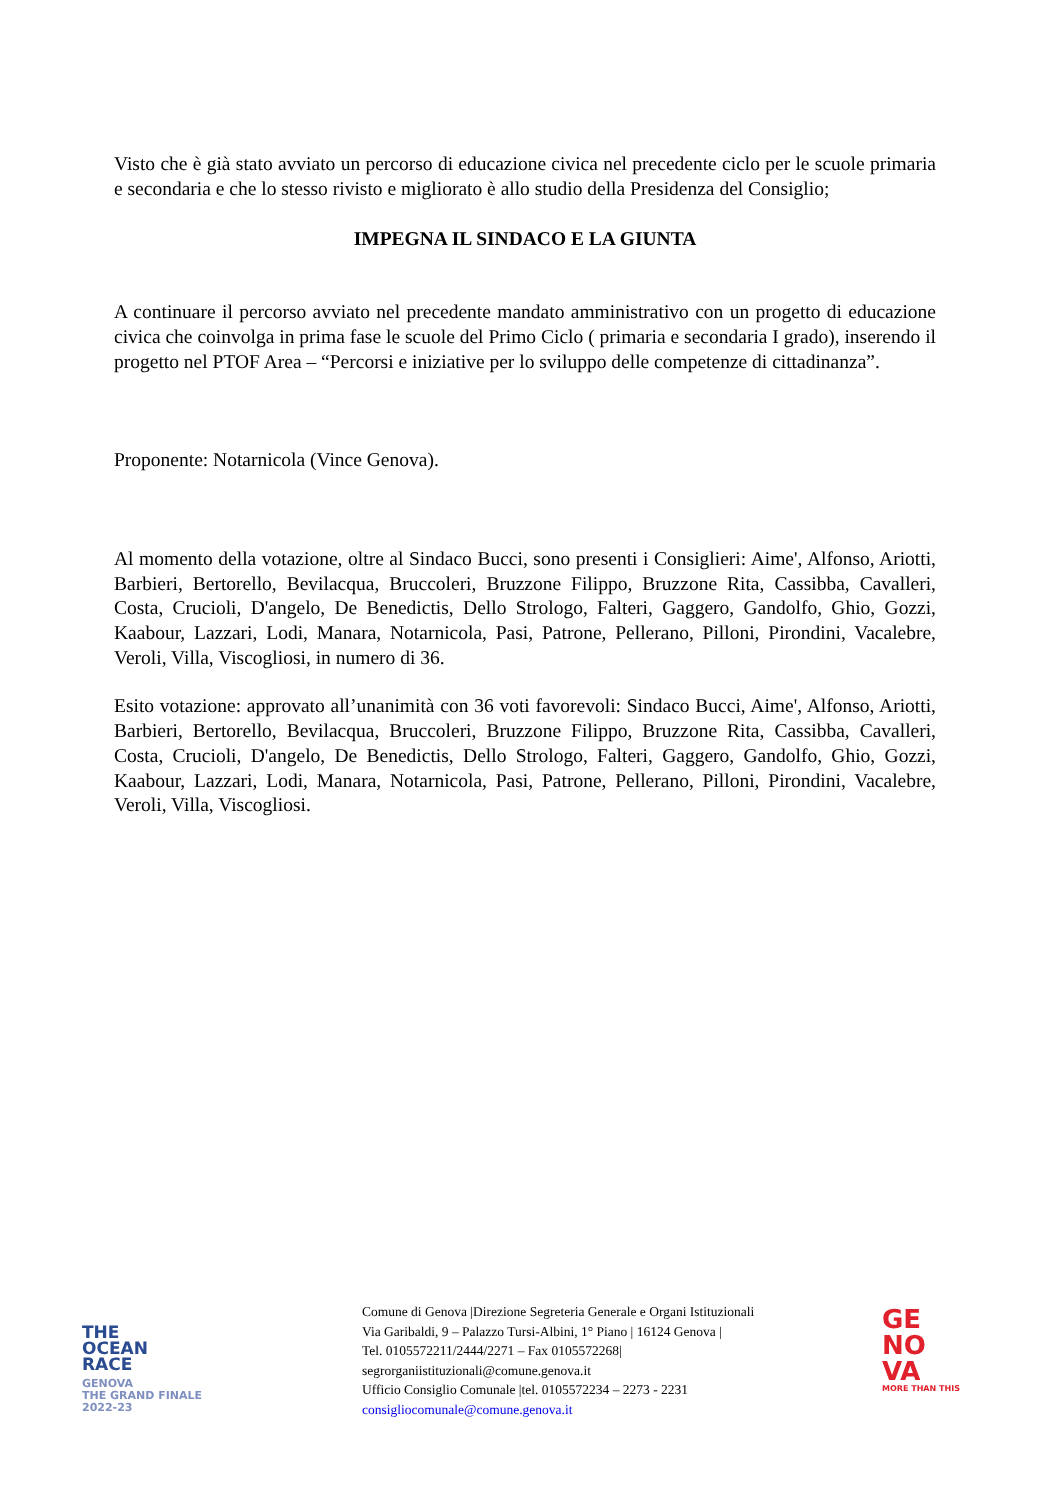Visto che è già stato avviato un percorso di educazione civica nel precedente ciclo per le scuole primaria e secondaria e che lo stesso rivisto e migliorato è allo studio della Presidenza del Consiglio;
IMPEGNA IL SINDACO E LA GIUNTA
A continuare il percorso avviato nel precedente mandato amministrativo con un progetto di educazione civica che coinvolga in prima fase le scuole del Primo Ciclo ( primaria e secondaria I grado), inserendo il progetto nel PTOF Area – “Percorsi e iniziative per lo sviluppo delle competenze di cittadinanza”.
Proponente: Notarnicola (Vince Genova).
Al momento della votazione, oltre al Sindaco Bucci, sono presenti i Consiglieri: Aime', Alfonso, Ariotti, Barbieri, Bertorello, Bevilacqua, Bruccoleri, Bruzzone Filippo, Bruzzone Rita, Cassibba, Cavalleri, Costa, Crucioli, D'angelo, De Benedictis, Dello Strologo, Falteri, Gaggero, Gandolfo, Ghio, Gozzi, Kaabour, Lazzari, Lodi, Manara, Notarnicola, Pasi, Patrone, Pellerano, Pilloni, Pirondini, Vacalebre, Veroli, Villa, Viscogliosi, in numero di 36.
Esito votazione: approvato all’unanimità con 36 voti favorevoli: Sindaco Bucci, Aime', Alfonso, Ariotti, Barbieri, Bertorello, Bevilacqua, Bruccoleri, Bruzzone Filippo, Bruzzone Rita, Cassibba, Cavalleri, Costa, Crucioli, D'angelo, De Benedictis, Dello Strologo, Falteri, Gaggero, Gandolfo, Ghio, Gozzi, Kaabour, Lazzari, Lodi, Manara, Notarnicola, Pasi, Patrone, Pellerano, Pilloni, Pirondini, Vacalebre, Veroli, Villa, Viscogliosi.
THE
OCEAN
RACE
GENOVA
THE GRAND FINALE
2022-23
Comune di Genova |Direzione Segreteria Generale e Organi Istituzionali
Via Garibaldi, 9 – Palazzo Tursi-Albini, 1° Piano | 16124 Genova |
Tel. 0105572211/2444/2271 – Fax 0105572268|
segrorganiistituzionali@comune.genova.it
Ufficio Consiglio Comunale |tel. 0105572234 – 2273 - 2231
consigliocomunale@comune.genova.it
GE
NO
VA
MORE THAN THIS